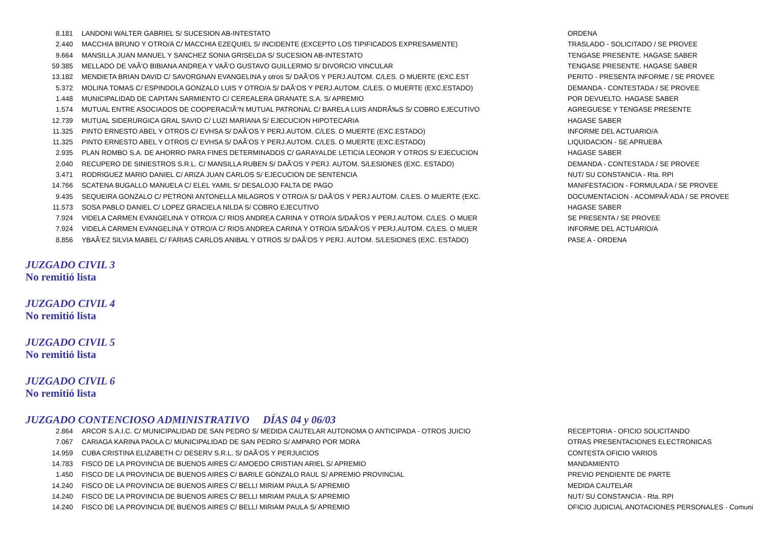| 8.181 | LANDONI WALTER GABRIEL S/ SUCESION AB-INTESTATO | ORDENA |
| 2.440 | MACCHIA BRUNO Y OTRO/A C/ MACCHIA EZEQUIEL S/ INCIDENTE (EXCEPTO LOS TIPIFICADOS EXPRESAMENTE) | TRASLADO - SOLICITADO / SE PROVEE |
| 9.664 | MANSILLA JUAN MANUEL Y SANCHEZ SONIA GRISELDA S/ SUCESION AB-INTESTATO | TENGASE PRESENTE. HAGASE SABER |
| 59.385 | MELLADO DE VAÃ‘O BIBIANA ANDREA Y VAÃ‘O GUSTAVO GUILLERMO S/ DIVORCIO VINCULAR | TENGASE PRESENTE. HAGASE SABER |
| 13.182 | MENDIETA BRIAN DAVID C/ SAVORGNAN EVANGELINA y otros S/ DAÃ‘OS Y PERJ.AUTOM. C/LES. O MUERTE (EXC.EST | PERITO - PRESENTA INFORME / SE PROVEE |
| 5.372 | MOLINA TOMAS C/ ESPINDOLA GONZALO LUIS Y OTRO/A S/ DAÃ‘OS Y PERJ.AUTOM. C/LES. O MUERTE (EXC.ESTADO) | DEMANDA - CONTESTADA / SE PROVEE |
| 1.448 | MUNICIPALIDAD DE CAPITAN SARMIENTO C/ CEREALERA GRANATE S.A. S/ APREMIO | POR DEVUELTO. HAGASE SABER |
| 1.574 | MUTUAL ENTRE ASOCIADOS DE COOPERACIÃ“N MUTUAL PATRONAL C/ BARELA LUIS ANDRÃ‰S S/ COBRO EJECUTIVO | AGREGUESE Y TENGASE PRESENTE |
| 12.739 | MUTUAL SIDERURGICA GRAL SAVIO C/ LUZI MARIANA S/ EJECUCION HIPOTECARIA | HAGASE SABER |
| 11.325 | PINTO ERNESTO ABEL Y OTROS C/ EVHSA S/ DAÃ‘OS Y PERJ.AUTOM. C/LES. O MUERTE (EXC.ESTADO) | INFORME DEL ACTUARIO/A |
| 11.325 | PINTO ERNESTO ABEL Y OTROS C/ EVHSA S/ DAÃ‘OS Y PERJ.AUTOM. C/LES. O MUERTE (EXC.ESTADO) | LIQUIDACION - SE APRUEBA |
| 2.935 | PLAN ROMBO S.A. DE AHORRO PARA FINES DETERMINADOS C/ GARAYALDE LETICIA LEONOR Y OTROS S/ EJECUCION | HAGASE SABER |
| 2.040 | RECUPERO DE SINIESTROS S.R.L. C/ MANSILLA RUBEN S/ DAÃ‘OS Y PERJ. AUTOM. S/LESIONES (EXC. ESTADO) | DEMANDA - CONTESTADA / SE PROVEE |
| 3.471 | RODRIGUEZ MARIO DANIEL C/ ARIZA JUAN CARLOS S/ EJECUCION DE SENTENCIA | NUT/ SU CONSTANCIA - Rta. RPI |
| 14.766 | SCATENA BUGALLO MANUELA C/ ELEL YAMIL S/ DESALOJO FALTA DE PAGO | MANIFESTACION - FORMULADA / SE PROVEE |
| 9.435 | SEQUEIRA GONZALO C/ PETRONI ANTONELLA MILAGROS Y OTRO/A S/ DAÃ‘OS Y PERJ.AUTOM. C/LES. O MUERTE (EXC. | DOCUMENTACION - ACOMPAÃ‘ADA / SE PROVEE |
| 11.573 | SOSA PABLO DANIEL C/ LOPEZ GRACIELA NILDA S/ COBRO EJECUTIVO | HAGASE SABER |
| 7.924 | VIDELA CARMEN EVANGELINA Y OTRO/A C/ RIOS ANDREA CARINA Y OTRO/A S/DAÃ‘OS Y PERJ.AUTOM. C/LES. O MUER | SE PRESENTA / SE PROVEE |
| 7.924 | VIDELA CARMEN EVANGELINA Y OTRO/A C/ RIOS ANDREA CARINA Y OTRO/A S/DAÃ‘OS Y PERJ.AUTOM. C/LES. O MUER | INFORME DEL ACTUARIO/A |
| 8.856 | YBAÃ‘EZ SILVIA MABEL C/ FARIAS CARLOS ANIBAL Y OTROS S/ DAÃ‘OS Y PERJ. AUTOM. S/LESIONES (EXC. ESTADO) | PASE A - ORDENA |
JUZGADO CIVIL 3
No remitió lista
JUZGADO CIVIL 4
No remitió lista
JUZGADO CIVIL 5
No remitió lista
JUZGADO CIVIL 6
No remitió lista
JUZGADO CONTENCIOSO ADMINISTRATIVO DÍAS 04 y 06/03
| 2.864 | ARCOR S.A.I.C. C/ MUNICIPALIDAD DE SAN PEDRO S/ MEDIDA CAUTELAR AUTONOMA O ANTICIPADA - OTROS JUICIO | RECEPTORIA - OFICIO SOLICITANDO |
| 7.067 | CARIAGA KARINA PAOLA C/ MUNICIPALIDAD DE SAN PEDRO S/ AMPARO POR MORA | OTRAS PRESENTACIONES ELECTRONICAS |
| 14.959 | CUBA CRISTINA ELIZABETH C/ DESERV S.R.L. S/ DAÃ‘OS Y PERJUICIOS | CONTESTA OFICIO VARIOS |
| 14.783 | FISCO DE LA PROVINCIA DE BUENOS AIRES C/ AMOEDO CRISTIAN ARIEL S/ APREMIO | MANDAMIENTO |
| 1.450 | FISCO DE LA PROVINCIA DE BUENOS AIRES C/ BARILE GONZALO RAUL S/ APREMIO PROVINCIAL | PREVIO PENDIENTE DE PARTE |
| 14.240 | FISCO DE LA PROVINCIA DE BUENOS AIRES C/ BELLI MIRIAM PAULA S/ APREMIO | MEDIDA CAUTELAR |
| 14.240 | FISCO DE LA PROVINCIA DE BUENOS AIRES C/ BELLI MIRIAM PAULA S/ APREMIO | NUT/ SU CONSTANCIA - Rta. RPI |
| 14.240 | FISCO DE LA PROVINCIA DE BUENOS AIRES C/ BELLI MIRIAM PAULA S/ APREMIO | OFICIO JUDICIAL ANOTACIONES PERSONALES - Comuni |